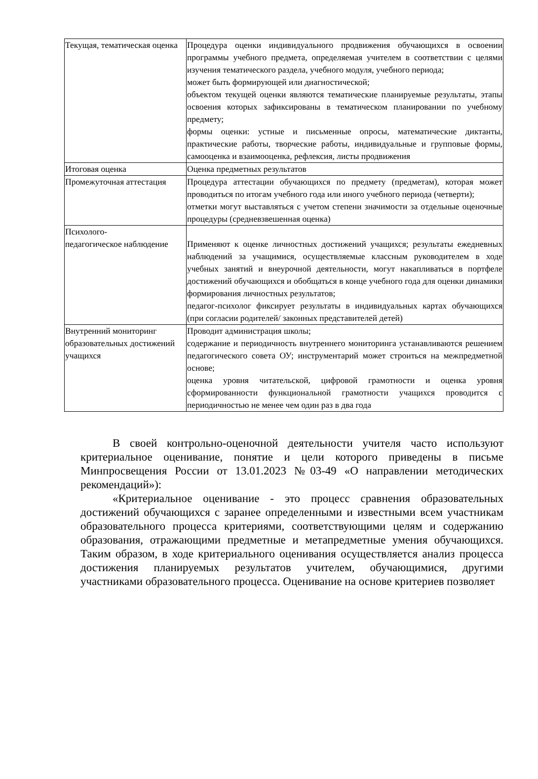| Текущая, тематическая оценка | Процедура оценки индивидуального продвижения обучающихся в освоении программы учебного предмета, определяемая учителем в соответствии с целями изучения тематического раздела, учебного модуля, учебного периода; может быть формирующей или диагностической; объектом текущей оценки являются тематические планируемые результаты, этапы освоения которых зафиксированы в тематическом планировании по учебному предмету; формы оценки: устные и письменные опросы, математические диктанты, практические работы, творческие работы, индивидуальные и групповые формы, самооценка и взаимооценка, рефлексия, листы продвижения |
| Итоговая оценка | Оценка предметных результатов |
| Промежуточная аттестация | Процедура аттестации обучающихся по предмету (предметам), которая может проводиться по итогам учебного года или иного учебного периода (четверти); отметки могут выставляться с учетом степени значимости за отдельные оценочные процедуры (средневзвешенная оценка) |
| Психолого- педагогическое наблюдение | Применяют к оценке личностных достижений учащихся; результаты ежедневных наблюдений за учащимися, осуществляемые классным руководителем в ходе учебных занятий и внеурочной деятельности, могут накапливаться в портфеле достижений обучающихся и обобщаться в конце учебного года для оценки динамики формирования личностных результатов; педагог-психолог фиксирует результаты в индивидуальных картах обучающихся (при согласии родителей/ законных представителей детей) |
| Внутренний мониторинг образовательных достижений учащихся | Проводит администрация школы; содержание и периодичность внутреннего мониторинга устанавливаются решением педагогического совета ОУ; инструментарий может строиться на межпредметной основе; оценка уровня читательской, цифровой грамотности и оценка уровня сформированности функциональной грамотности учащихся проводится с периодичностью не менее чем один раз в два года |
В своей контрольно-оценочной деятельности учителя часто используют критериальное оценивание, понятие и цели которого приведены в письме Минпросвещения России от 13.01.2023 №03-49 «О направлении методических рекомендаций»):
«Критериальное оценивание - это процесс сравнения образовательных достижений обучающихся с заранее определенными и известными всем участникам образовательного процесса критериями, соответствующими целям и содержанию образования, отражающими предметные и метапредметные умения обучающихся. Таким образом, в ходе критериального оценивания осуществляется анализ процесса достижения планируемых результатов учителем, обучающимися, другими участниками образовательного процесса. Оценивание на основе критериев позволяет